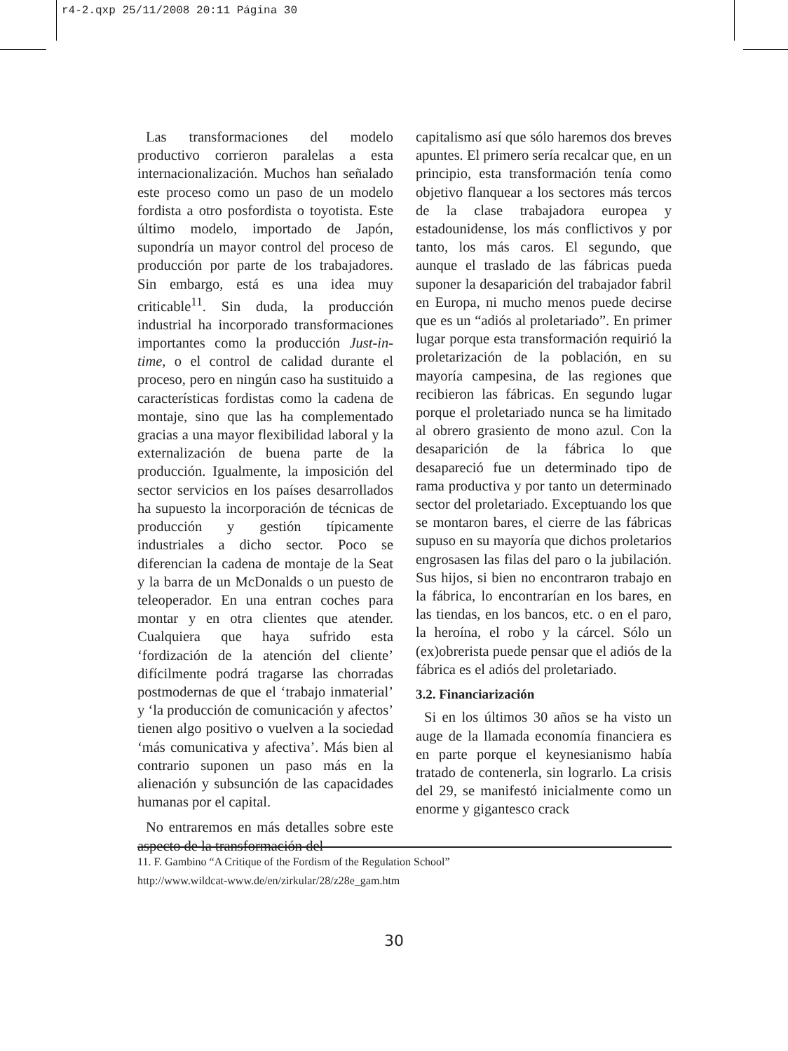r4-2.qxp 25/11/2008 20:11 Página 30
Las transformaciones del modelo productivo corrieron paralelas a esta internacionalización. Muchos han señalado este proceso como un paso de un modelo fordista a otro posfordista o toyotista. Este último modelo, importado de Japón, supondría un mayor control del proceso de producción por parte de los trabajadores. Sin embargo, está es una idea muy criticable<sup>11</sup>. Sin duda, la producción industrial ha incorporado transformaciones importantes como la producción Just-in-time, o el control de calidad durante el proceso, pero en ningún caso ha sustituido a características fordistas como la cadena de montaje, sino que las ha complementado gracias a una mayor flexibilidad laboral y la externalización de buena parte de la producción. Igualmente, la imposición del sector servicios en los países desarrollados ha supuesto la incorporación de técnicas de producción y gestión típicamente industriales a dicho sector. Poco se diferencian la cadena de montaje de la Seat y la barra de un McDonalds o un puesto de teleoperador. En una entran coches para montar y en otra clientes que atender. Cualquiera que haya sufrido esta ‘fordización de la atención del cliente’ difícilmente podrá tragarse las chorradas postmodernas de que el ‘trabajo inmaterial’ y ‘la producción de comunicación y afectos’ tienen algo positivo o vuelven a la sociedad ‘más comunicativa y afectiva’. Más bien al contrario suponen un paso más en la alienación y subsunción de las capacidades humanas por el capital.
No entraremos en más detalles sobre este aspecto de la transformación del
capitalismo así que sólo haremos dos breves apuntes. El primero sería recalcar que, en un principio, esta transformación tenía como objetivo flanquear a los sectores más tercos de la clase trabajadora europea y estadounidense, los más conflictivos y por tanto, los más caros. El segundo, que aunque el traslado de las fábricas pueda suponer la desaparición del trabajador fabril en Europa, ni mucho menos puede decirse que es un “adiós al proletariado”. En primer lugar porque esta transformación requirió la proletarización de la población, en su mayoría campesina, de las regiones que recibieron las fábricas. En segundo lugar porque el proletariado nunca se ha limitado al obrero grasiento de mono azul. Con la desaparición de la fábrica lo que desapareció fue un determinado tipo de rama productiva y por tanto un determinado sector del proletariado. Exceptuando los que se montaron bares, el cierre de las fábricas supuso en su mayoría que dichos proletarios engrosasen las filas del paro o la jubilación. Sus hijos, si bien no encontraron trabajo en la fábrica, lo encontrarían en los bares, en las tiendas, en los bancos, etc. o en el paro, la heroína, el robo y la cárcel. Sólo un (ex)obrerista puede pensar que el adiós de la fábrica es el adiós del proletariado.
3.2. Financiarización
Si en los últimos 30 años se ha visto un auge de la llamada economía financiera es en parte porque el keynesianismo había tratado de contenerla, sin lograrlo. La crisis del 29, se manifestó inicialmente como un enorme y gigantesco crack
11. F. Gambino “A Critique of the Fordism of the Regulation School”
http://www.wildcat-www.de/en/zirkular/28/z28e_gam.htm
30